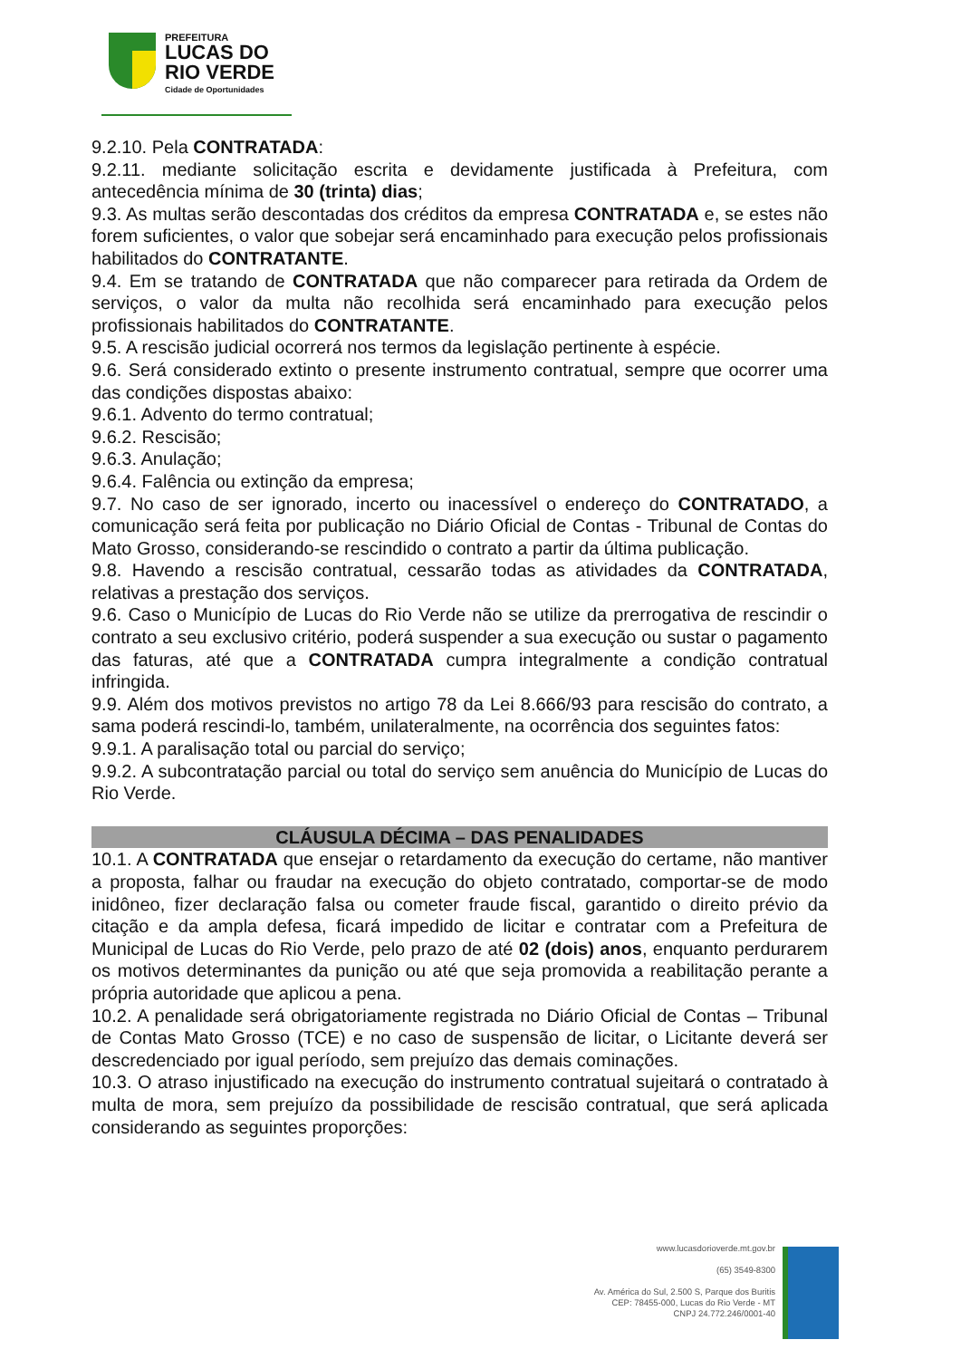PREFEITURA
LUCAS DO
RIO VERDE
Cidade de Oportunidades
9.2.10. Pela CONTRATADA:
9.2.11. mediante solicitação escrita e devidamente justificada à Prefeitura, com antecedência mínima de 30 (trinta) dias;
9.3. As multas serão descontadas dos créditos da empresa CONTRATADA e, se estes não forem suficientes, o valor que sobejar será encaminhado para execução pelos profissionais habilitados do CONTRATANTE.
9.4. Em se tratando de CONTRATADA que não comparecer para retirada da Ordem de serviços, o valor da multa não recolhida será encaminhado para execução pelos profissionais habilitados do CONTRATANTE.
9.5. A rescisão judicial ocorrerá nos termos da legislação pertinente à espécie.
9.6. Será considerado extinto o presente instrumento contratual, sempre que ocorrer uma das condições dispostas abaixo:
9.6.1. Advento do termo contratual;
9.6.2. Rescisão;
9.6.3. Anulação;
9.6.4. Falência ou extinção da empresa;
9.7. No caso de ser ignorado, incerto ou inacessível o endereço do CONTRATADO, a comunicação será feita por publicação no Diário Oficial de Contas - Tribunal de Contas do Mato Grosso, considerando-se rescindido o contrato a partir da última publicação.
9.8. Havendo a rescisão contratual, cessarão todas as atividades da CONTRATADA, relativas a prestação dos serviços.
9.6. Caso o Município de Lucas do Rio Verde não se utilize da prerrogativa de rescindir o contrato a seu exclusivo critério, poderá suspender a sua execução ou sustar o pagamento das faturas, até que a CONTRATADA cumpra integralmente a condição contratual infringida.
9.9. Além dos motivos previstos no artigo 78 da Lei 8.666/93 para rescisão do contrato, a sama poderá rescindi-lo, também, unilateralmente, na ocorrência dos seguintes fatos:
9.9.1. A paralisação total ou parcial do serviço;
9.9.2. A subcontratação parcial ou total do serviço sem anuência do Município de Lucas do Rio Verde.
CLÁUSULA DÉCIMA – DAS PENALIDADES
10.1. A CONTRATADA que ensejar o retardamento da execução do certame, não mantiver a proposta, falhar ou fraudar na execução do objeto contratado, comportar-se de modo inidôneo, fizer declaração falsa ou cometer fraude fiscal, garantido o direito prévio da citação e da ampla defesa, ficará impedido de licitar e contratar com a Prefeitura de Municipal de Lucas do Rio Verde, pelo prazo de até 02 (dois) anos, enquanto perdurarem os motivos determinantes da punição ou até que seja promovida a reabilitação perante a própria autoridade que aplicou a pena.
10.2. A penalidade será obrigatoriamente registrada no Diário Oficial de Contas – Tribunal de Contas Mato Grosso (TCE) e no caso de suspensão de licitar, o Licitante deverá ser descredenciado por igual período, sem prejuízo das demais cominações.
10.3. O atraso injustificado na execução do instrumento contratual sujeitará o contratado à multa de mora, sem prejuízo da possibilidade de rescisão contratual, que será aplicada considerando as seguintes proporções:
www.lucasdorioverde.mt.gov.br
(65) 3549-8300
Av. América do Sul, 2.500 S, Parque dos Buritis
CEP: 78455-000, Lucas do Rio Verde - MT
CNPJ 24.772.246/0001-40